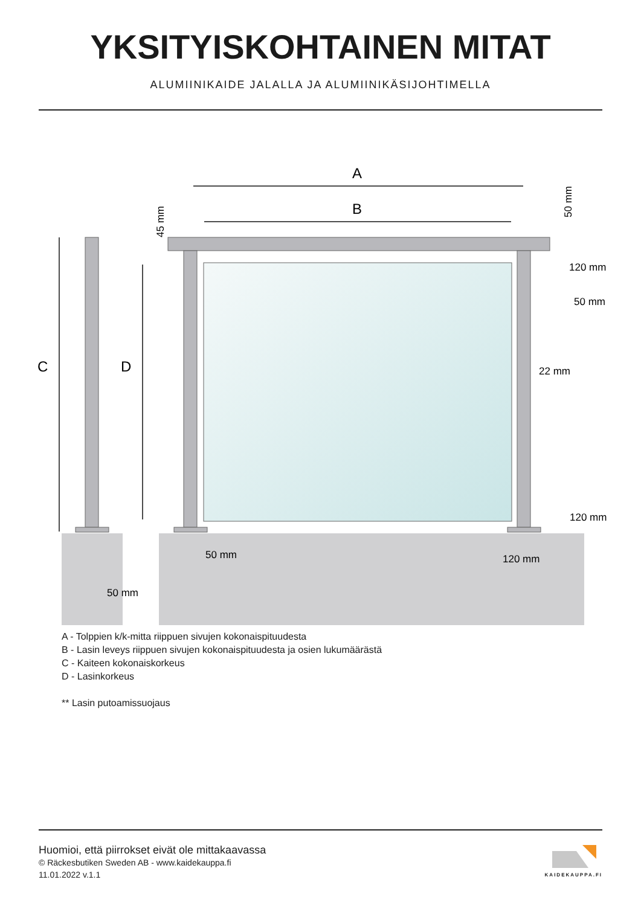YKSITYISKOHTAINEN MITAT
ALUMIINIKAIDE JALALLA JA ALUMIINIKÄSIJOHTIMELLA
A
B
C
D
45 mm
50 mm
120 mm
50 mm
22 mm
120 mm
50 mm
120 mm
50 mm
A - Tolppien k/k-mitta riippuen sivujen kokonaispituudesta
B - Lasin leveys riippuen sivujen kokonaispituudesta ja osien lukumäärästä
C - Kaiteen kokonaiskorkeus
D - Lasinkorkeus
** Lasin putoamissuojaus
Huomioi, että piirrokset eivät ole mittakaavassa
© Räckesbutiken Sweden AB - www.kaidekauppa.fi
11.01.2022 v.1.1
KAIDEKAUPPA.FI